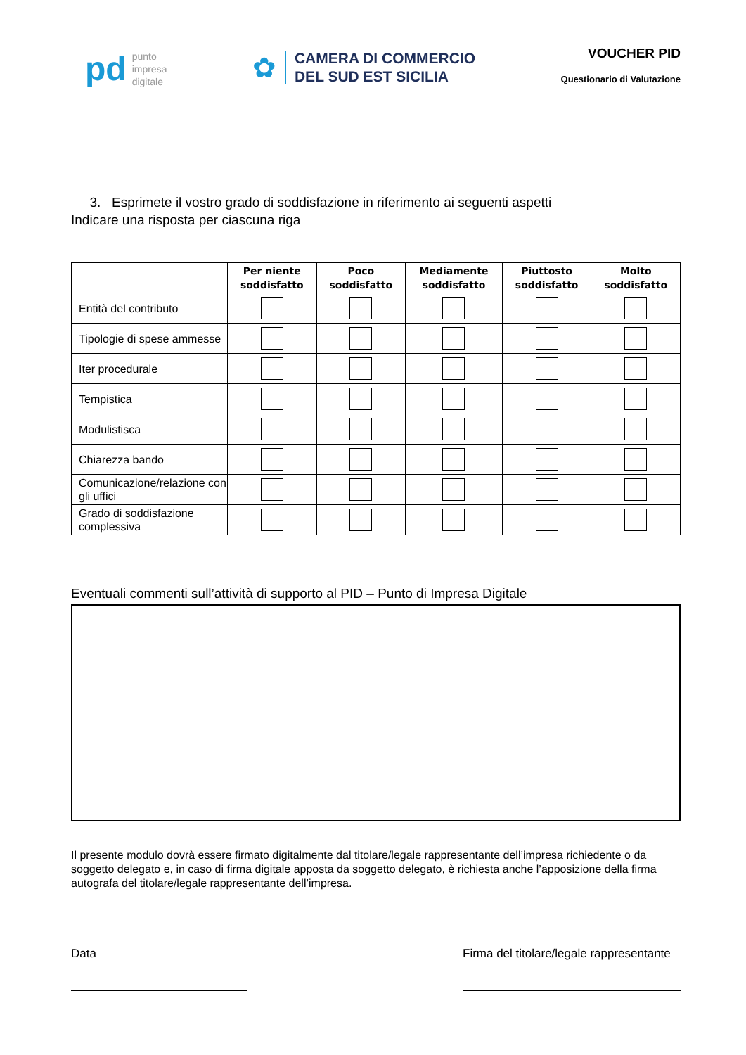pd
punto
impresa
digitale
✿
CAMERA DI COMMERCIO
DEL SUD EST SICILIA
VOUCHER PID
Questionario di Valutazione
3. Esprimete il vostro grado di soddisfazione in riferimento ai seguenti aspetti
Indicare una risposta per ciascuna riga
| | Per niente soddisfatto | Poco soddisfatto | Mediamente soddisfatto | Piuttosto soddisfatto | Molto soddisfatto |
| --- | --- | --- | --- | --- | --- |
| Entità del contributo | | | | | |
| Tipologie di spese ammesse | | | | | |
| Iter procedurale | | | | | |
| Tempistica | | | | | |
| Modulistisca | | | | | |
| Chiarezza bando | | | | | |
| Comunicazione/relazione con gli uffici | | | | | |
| Grado di soddisfazione complessiva | | | | | |
Eventuali commenti sull’attività di supporto al PID – Punto di Impresa Digitale
Il presente modulo dovrà essere firmato digitalmente dal titolare/legale rappresentante dell’impresa richiedente o da soggetto delegato e, in caso di firma digitale apposta da soggetto delegato, è richiesta anche l’apposizione della firma autografa del titolare/legale rappresentante dell’impresa.
Data Firma del titolare/legale rappresentante